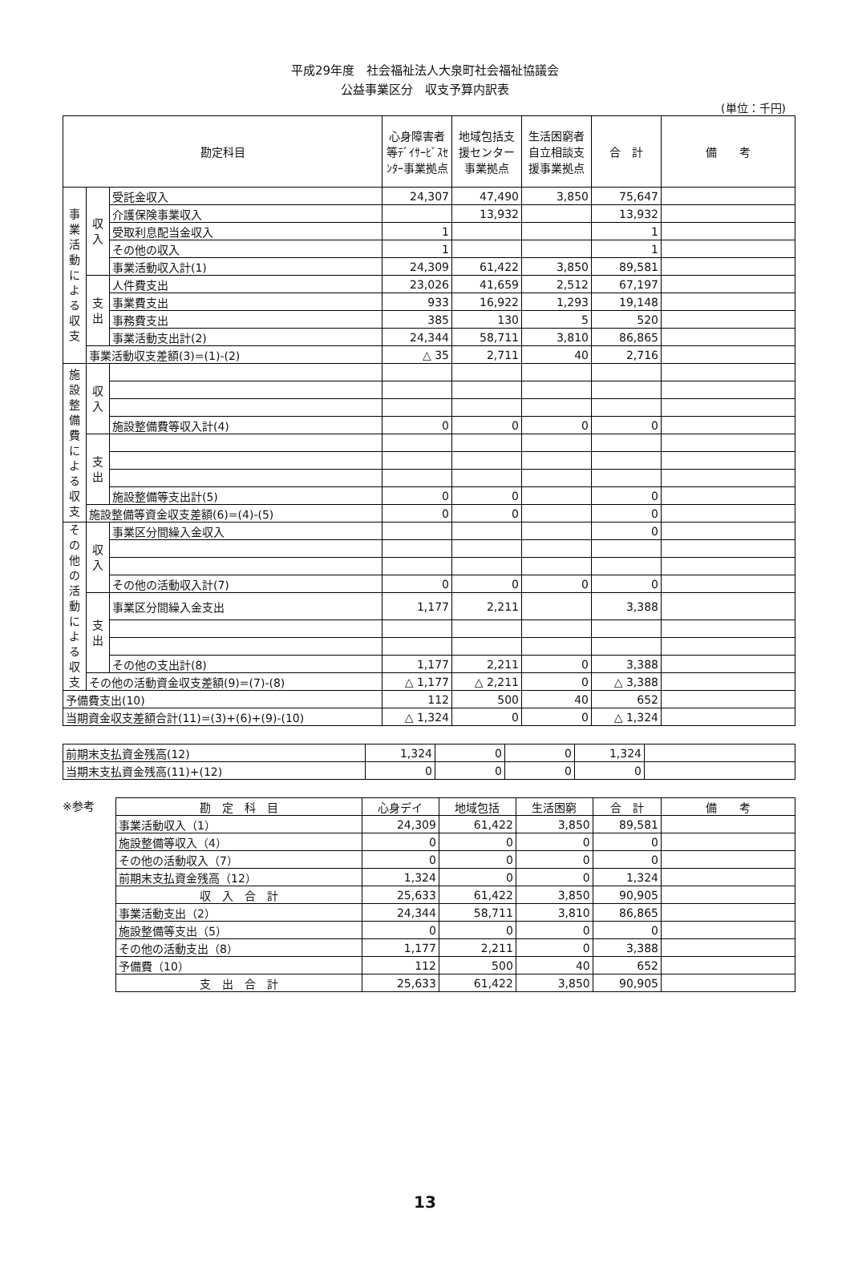平成29年度　社会福祉法人大泉町社会福祉協議会
公益事業区分　収支予算内訳表
(単位：千円)
| 勘定科目 | | | 心身障害者等ﾃﾞｲｻｰﾋﾞｽｾﾝﾀｰ事業拠点 | 地域包括支援センター事業拠点 | 生活困窮者自立相談支援事業拠点 | 合 計 | 備 考 |
| --- | --- | --- | --- | --- | --- | --- | --- |
| 事業活動による収支 | 収入 | 受託金収入 | 24,307 | 47,490 | 3,850 | 75,647 | |
| | | 介護保険事業収入 | | 13,932 | | 13,932 | |
| | | 受取利息配当金収入 | 1 | | | 1 | |
| | | その他の収入 | 1 | | | 1 | |
| | | 事業活動収入計(1) | 24,309 | 61,422 | 3,850 | 89,581 | |
| | 支出 | 人件費支出 | 23,026 | 41,659 | 2,512 | 67,197 | |
| | | 事業費支出 | 933 | 16,922 | 1,293 | 19,148 | |
| | | 事務費支出 | 385 | 130 | 5 | 520 | |
| | | 事業活動支出計(2) | 24,344 | 58,711 | 3,810 | 86,865 | |
| | 事業活動収支差額(3)=(1)-(2) | | △ 35 | 2,711 | 40 | 2,716 | |
| 施設整備費による収支 | 収入 | | | | | | |
| | | 施設整備費等収入計(4) | 0 | 0 | 0 | 0 | |
| | 支出 | | | | | | |
| | | 施設整備等支出計(5) | 0 | 0 | | 0 | |
| | 施設整備等資金収支差額(6)=(4)-(5) | | 0 | 0 | | 0 | |
| その他の活動による収支 | 収入 | 事業区分間繰入金収入 | | | | 0 | |
| | | その他の活動収入計(7) | 0 | 0 | 0 | 0 | |
| | 支出 | 事業区分間繰入金支出 | 1,177 | 2,211 | | 3,388 | |
| | | その他の支出計(8) | 1,177 | 2,211 | 0 | 3,388 | |
| | その他の活動資金収支差額(9)=(7)-(8) | | △ 1,177 | △ 2,211 | 0 | △ 3,388 | |
| 予備費支出(10) | | | 112 | 500 | 40 | 652 | |
| 当期資金収支差額合計(11)=(3)+(6)+(9)-(10) | | | △ 1,324 | 0 | 0 | △ 1,324 | |
| 前期末支払資金残高(12) | 1,324 | 0 | 0 | 1,324 | |
| 当期末支払資金残高(11)+(12) | 0 | 0 | 0 | 0 | |
※参考
| 勘 定 科 目 | 心身デイ | 地域包括 | 生活困窮 | 合 計 | 備 考 |
| --- | --- | --- | --- | --- | --- |
| 事業活動収入（1） | 24,309 | 61,422 | 3,850 | 89,581 | |
| 施設整備等収入（4） | 0 | 0 | 0 | 0 | |
| その他の活動収入（7） | 0 | 0 | 0 | 0 | |
| 前期末支払資金残高（12） | 1,324 | 0 | 0 | 1,324 | |
| 収 入 合 計 | 25,633 | 61,422 | 3,850 | 90,905 | |
| 事業活動支出（2） | 24,344 | 58,711 | 3,810 | 86,865 | |
| 施設整備等支出（5） | 0 | 0 | 0 | 0 | |
| その他の活動支出（8） | 1,177 | 2,211 | 0 | 3,388 | |
| 予備費（10） | 112 | 500 | 40 | 652 | |
| 支 出 合 計 | 25,633 | 61,422 | 3,850 | 90,905 | |
13